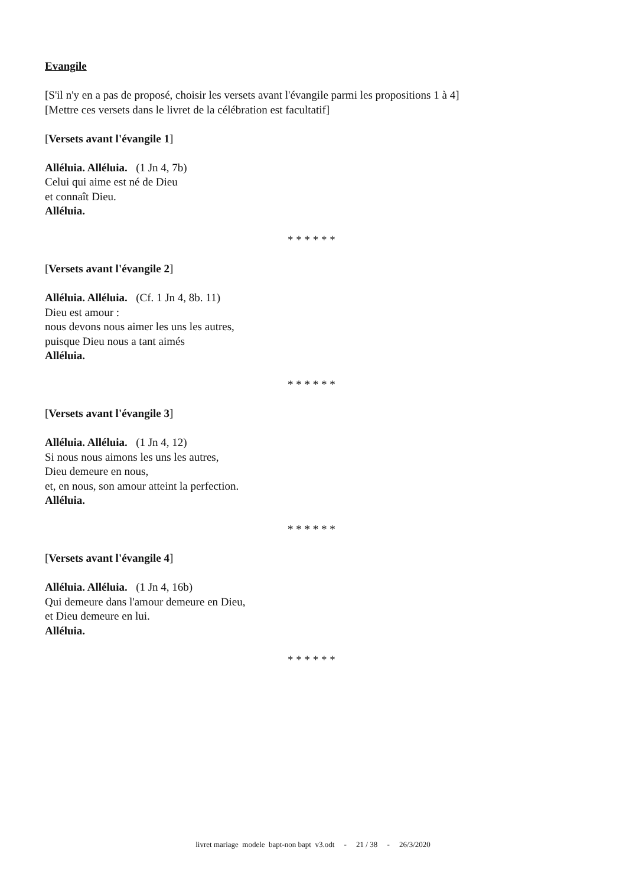Evangile
[S'il n'y en a pas de proposé, choisir les versets avant l'évangile parmi les propositions 1 à 4]
[Mettre ces versets dans le livret de la célébration est facultatif]
[Versets avant l'évangile 1]
Alléluia. Alléluia. (1 Jn 4, 7b)
Celui qui aime est né de Dieu
et connaît Dieu.
Alléluia.
* * * * * *
[Versets avant l'évangile 2]
Alléluia. Alléluia. (Cf. 1 Jn 4, 8b. 11)
Dieu est amour :
nous devons nous aimer les uns les autres,
puisque Dieu nous a tant aimés
Alléluia.
* * * * * *
[Versets avant l'évangile 3]
Alléluia. Alléluia. (1 Jn 4, 12)
Si nous nous aimons les uns les autres,
Dieu demeure en nous,
et, en nous, son amour atteint la perfection.
Alléluia.
* * * * * *
[Versets avant l'évangile 4]
Alléluia. Alléluia. (1 Jn 4, 16b)
Qui demeure dans l'amour demeure en Dieu,
et Dieu demeure en lui.
Alléluia.
* * * * * *
livret mariage modele bapt-non bapt v3.odt - 21 / 38 - 26/3/2020